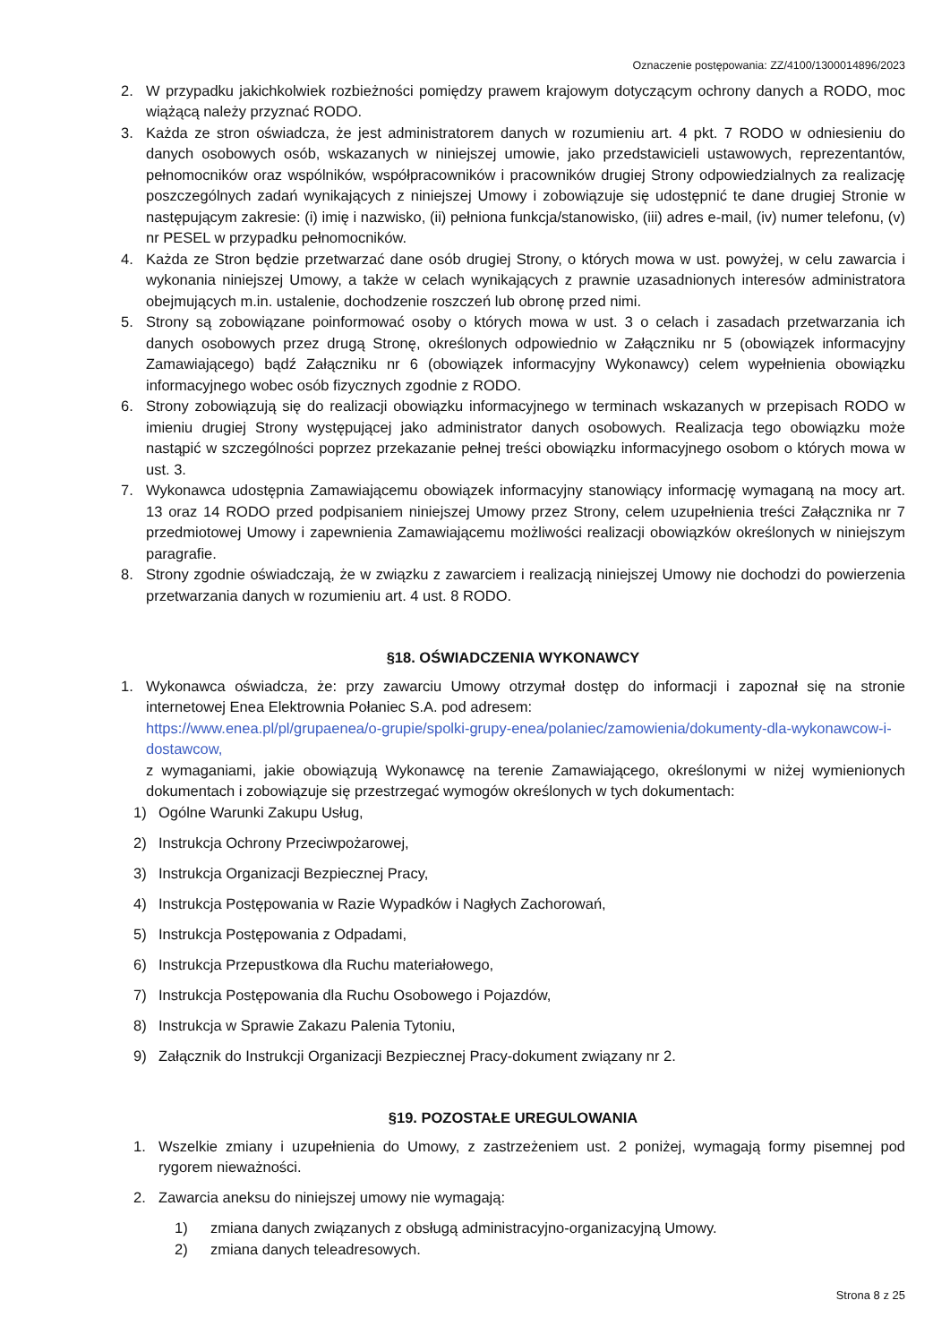Oznaczenie postępowania: ZZ/4100/1300014896/2023
2. W przypadku jakichkolwiek rozbieżności pomiędzy prawem krajowym dotyczącym ochrony danych a RODO, moc wiążącą należy przyznać RODO.
3. Każda ze stron oświadcza, że jest administratorem danych w rozumieniu art. 4 pkt. 7 RODO w odniesieniu do danych osobowych osób, wskazanych w niniejszej umowie, jako przedstawicieli ustawowych, reprezentantów, pełnomocników oraz wspólników, współpracowników i pracowników drugiej Strony odpowiedzialnych za realizację poszczególnych zadań wynikających z niniejszej Umowy i zobowiązuje się udostępnić te dane drugiej Stronie w następującym zakresie: (i) imię i nazwisko, (ii) pełniona funkcja/stanowisko, (iii) adres e-mail, (iv) numer telefonu, (v) nr PESEL w przypadku pełnomocników.
4. Każda ze Stron będzie przetwarzać dane osób drugiej Strony, o których mowa w ust. powyżej, w celu zawarcia i wykonania niniejszej Umowy, a także w celach wynikających z prawnie uzasadnionych interesów administratora obejmujących m.in. ustalenie, dochodzenie roszczeń lub obronę przed nimi.
5. Strony są zobowiązane poinformować osoby o których mowa w ust. 3 o celach i zasadach przetwarzania ich danych osobowych przez drugą Stronę, określonych odpowiednio w Załączniku nr 5 (obowiązek informacyjny Zamawiającego) bądź Załączniku nr 6 (obowiązek informacyjny Wykonawcy) celem wypełnienia obowiązku informacyjnego wobec osób fizycznych zgodnie z RODO.
6. Strony zobowiązują się do realizacji obowiązku informacyjnego w terminach wskazanych w przepisach RODO w imieniu drugiej Strony występującej jako administrator danych osobowych. Realizacja tego obowiązku może nastąpić w szczególności poprzez przekazanie pełnej treści obowiązku informacyjnego osobom o których mowa w ust. 3.
7. Wykonawca udostępnia Zamawiającemu obowiązek informacyjny stanowiący informację wymaganą na mocy art. 13 oraz 14 RODO przed podpisaniem niniejszej Umowy przez Strony, celem uzupełnienia treści Załącznika nr 7 przedmiotowej Umowy i zapewnienia Zamawiającemu możliwości realizacji obowiązków określonych w niniejszym paragrafie.
8. Strony zgodnie oświadczają, że w związku z zawarciem i realizacją niniejszej Umowy nie dochodzi do powierzenia przetwarzania danych w rozumieniu art. 4 ust. 8 RODO.
§18. OŚWIADCZENIA WYKONAWCY
1. Wykonawca oświadcza, że: przy zawarciu Umowy otrzymał dostęp do informacji i zapoznał się na stronie internetowej Enea Elektrownia Połaniec S.A. pod adresem:
https://www.enea.pl/pl/grupaenea/o-grupie/spolki-grupy-enea/polaniec/zamowienia/dokumenty-dla-wykonawcow-i-dostawcow,
z wymaganiami, jakie obowiązują Wykonawcę na terenie Zamawiającego, określonymi w niżej wymienionych dokumentach i zobowiązuje się przestrzegać wymogów określonych w tych dokumentach:
1) Ogólne Warunki Zakupu Usług,
2) Instrukcja Ochrony Przeciwpożarowej,
3) Instrukcja Organizacji Bezpiecznej Pracy,
4) Instrukcja Postępowania w Razie Wypadków i Nagłych Zachorowań,
5) Instrukcja Postępowania z Odpadami,
6) Instrukcja Przepustkowa dla Ruchu materiałowego,
7) Instrukcja Postępowania dla Ruchu Osobowego i Pojazdów,
8) Instrukcja w Sprawie Zakazu Palenia Tytoniu,
9) Załącznik do Instrukcji Organizacji Bezpiecznej Pracy-dokument związany nr 2.
§19. POZOSTAŁE UREGULOWANIA
1. Wszelkie zmiany i uzupełnienia do Umowy, z zastrzeżeniem ust. 2 poniżej, wymagają formy pisemnej pod rygorem nieważności.
2. Zawarcia aneksu do niniejszej umowy nie wymagają:
1) zmiana danych związanych z obsługą administracyjno-organizacyjną Umowy.
2) zmiana danych teleadresowych.
Strona 8 z 25